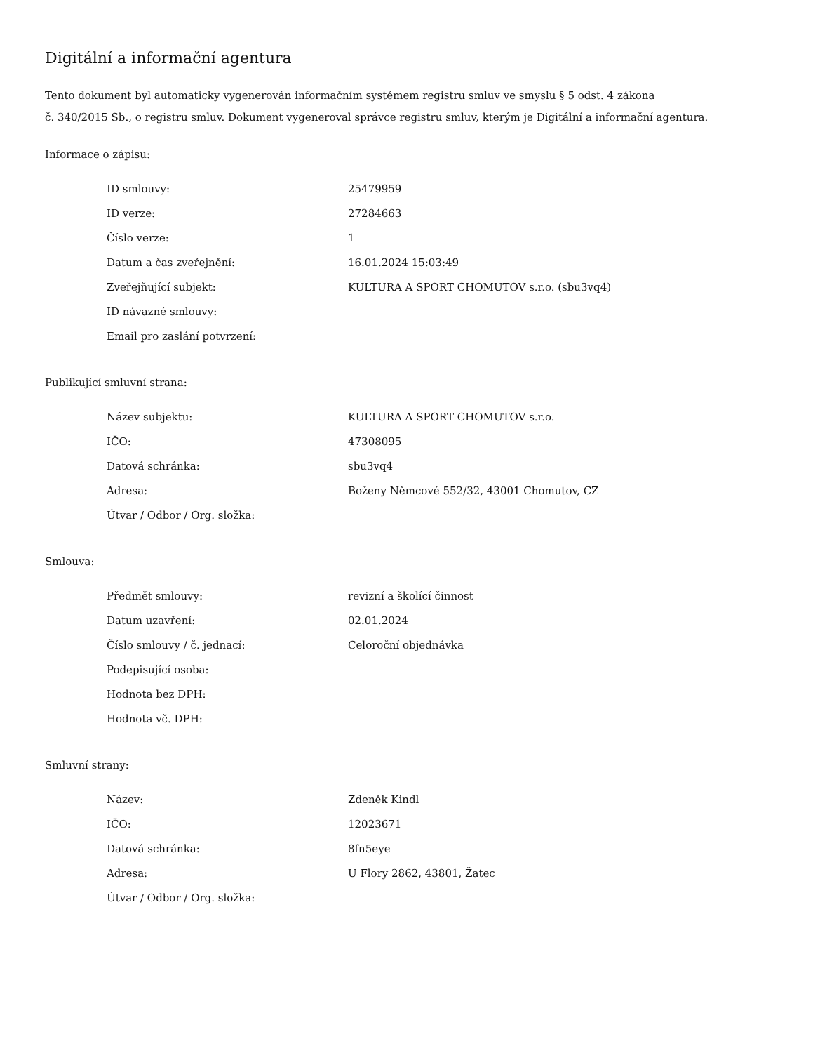Digitální a informační agentura
Tento dokument byl automaticky vygenerován informačním systémem registru smluv ve smyslu § 5 odst. 4 zákona
č. 340/2015 Sb., o registru smluv. Dokument vygeneroval správce registru smluv, kterým je Digitální a informační agentura.
Informace o zápisu:
| ID smlouvy: | 25479959 |
| ID verze: | 27284663 |
| Číslo verze: | 1 |
| Datum a čas zveřejnění: | 16.01.2024 15:03:49 |
| Zveřejňující subjekt: | KULTURA A SPORT CHOMUTOV s.r.o. (sbu3vq4) |
| ID návazné smlouvy: | |
| Email pro zaslání potvrzení: | |
Publikující smluvní strana:
| Název subjektu: | KULTURA A SPORT CHOMUTOV s.r.o. |
| IČO: | 47308095 |
| Datová schránka: | sbu3vq4 |
| Adresa: | Boženy Němcové 552/32, 43001 Chomutov, CZ |
| Útvar / Odbor / Org. složka: | |
Smlouva:
| Předmět smlouvy: | revizní a školící činnost |
| Datum uzavření: | 02.01.2024 |
| Číslo smlouvy / č. jednací: | Celoroční objednávka |
| Podepisující osoba: | |
| Hodnota bez DPH: | |
| Hodnota vč. DPH: | |
Smluvní strany:
| Název: | Zdeněk Kindl |
| IČO: | 12023671 |
| Datová schránka: | 8fn5eye |
| Adresa: | U Flory 2862, 43801, Žatec |
| Útvar / Odbor / Org. složka: | |